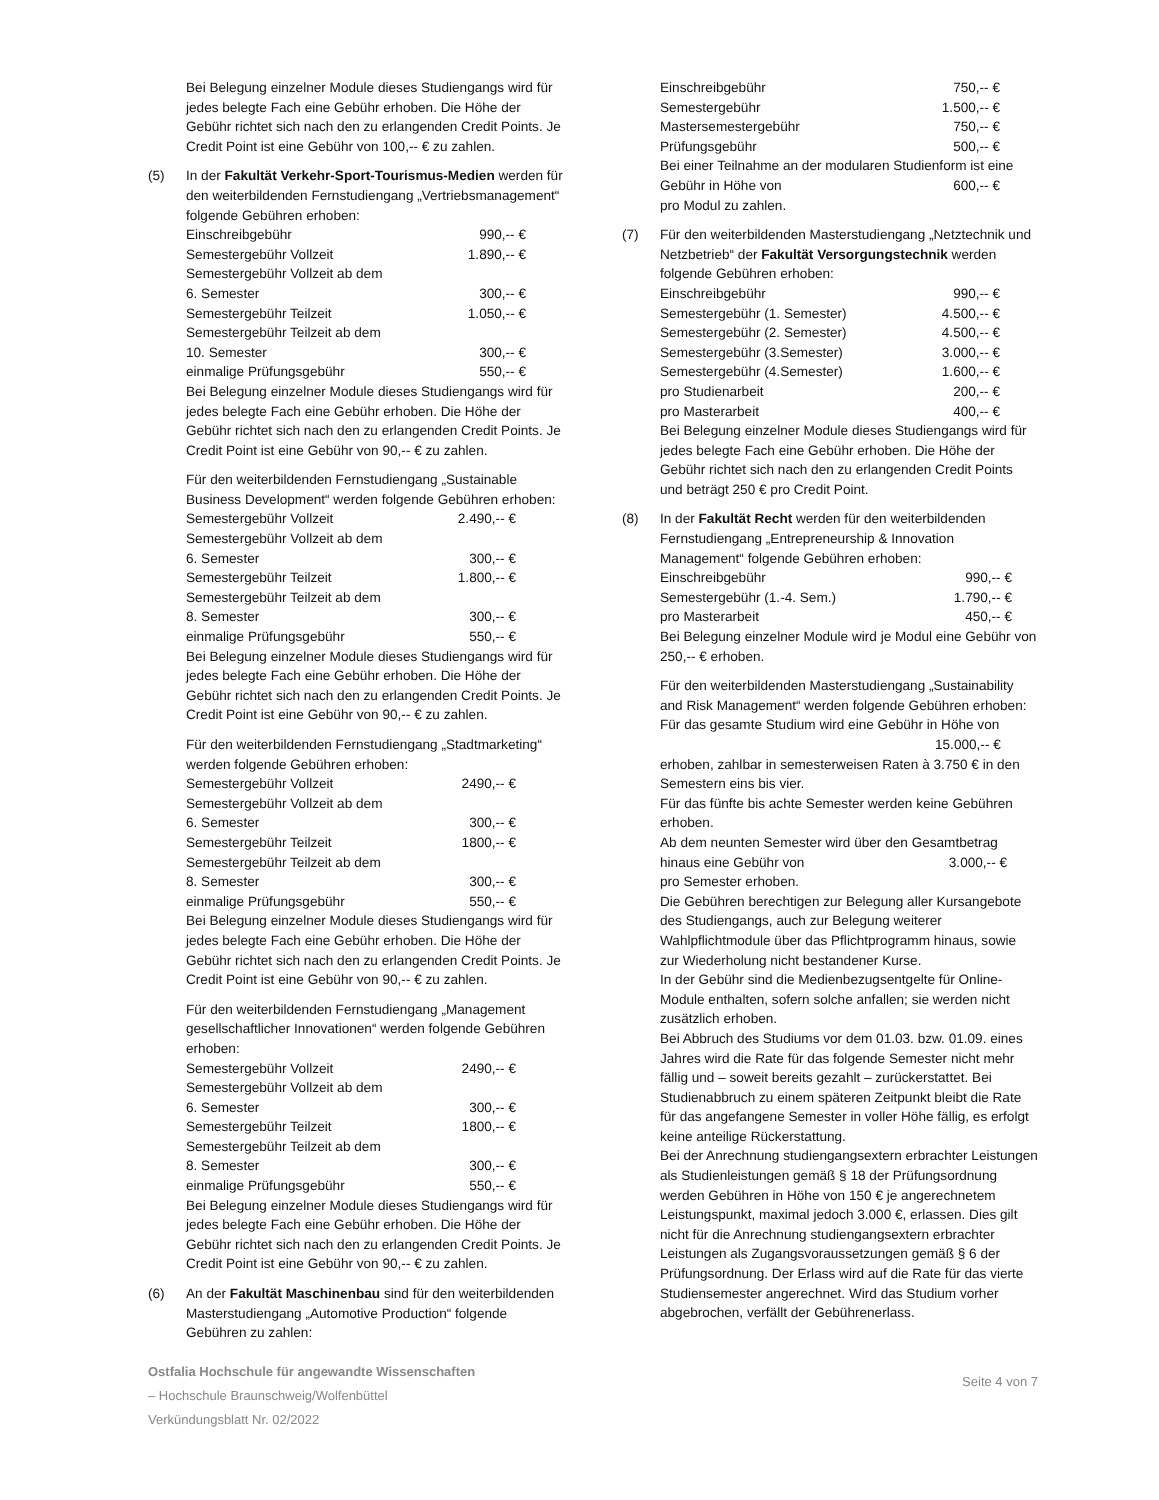Bei Belegung einzelner Module dieses Studiengangs wird für jedes belegte Fach eine Gebühr erhoben. Die Höhe der Gebühr richtet sich nach den zu erlangenden Credit Points. Je Credit Point ist eine Gebühr von 100,-- € zu zahlen.
(5) In der Fakultät Verkehr-Sport-Tourismus-Medien werden für den weiterbildenden Fernstudiengang „Vertriebsmanagement“ folgende Gebühren erhoben:
| Einschreibgebühr | 990,-- € |
| Semestergebühr Vollzeit | 1.890,-- € |
| Semestergebühr Vollzeit ab dem | |
| 6. Semester | 300,-- € |
| Semestergebühr Teilzeit | 1.050,-- € |
| Semestergebühr Teilzeit ab dem | |
| 10. Semester | 300,-- € |
| einmalige Prüfungsgebühr | 550,-- € |
Bei Belegung einzelner Module dieses Studiengangs wird für jedes belegte Fach eine Gebühr erhoben. Die Höhe der Gebühr richtet sich nach den zu erlangenden Credit Points. Je Credit Point ist eine Gebühr von 90,-- € zu zahlen.
Für den weiterbildenden Fernstudiengang „Sustainable Business Development“ werden folgende Gebühren erhoben:
| Semestergebühr Vollzeit | 2.490,-- € |
| Semestergebühr Vollzeit ab dem | |
| 6. Semester | 300,-- € |
| Semestergebühr Teilzeit | 1.800,-- € |
| Semestergebühr Teilzeit ab dem | |
| 8. Semester | 300,-- € |
| einmalige Prüfungsgebühr | 550,-- € |
Bei Belegung einzelner Module dieses Studiengangs wird für jedes belegte Fach eine Gebühr erhoben. Die Höhe der Gebühr richtet sich nach den zu erlangenden Credit Points. Je Credit Point ist eine Gebühr von 90,-- € zu zahlen.
Für den weiterbildenden Fernstudiengang „Stadtmarketing“ werden folgende Gebühren erhoben:
| Semestergebühr Vollzeit | 2490,-- € |
| Semestergebühr Vollzeit ab dem | |
| 6. Semester | 300,-- € |
| Semestergebühr Teilzeit | 1800,-- € |
| Semestergebühr Teilzeit ab dem | |
| 8. Semester | 300,-- € |
| einmalige Prüfungsgebühr | 550,-- € |
Bei Belegung einzelner Module dieses Studiengangs wird für jedes belegte Fach eine Gebühr erhoben. Die Höhe der Gebühr richtet sich nach den zu erlangenden Credit Points. Je Credit Point ist eine Gebühr von 90,-- € zu zahlen.
Für den weiterbildenden Fernstudiengang „Management gesellschaftlicher Innovationen“ werden folgende Gebühren erhoben:
| Semestergebühr Vollzeit | 2490,-- € |
| Semestergebühr Vollzeit ab dem | |
| 6. Semester | 300,-- € |
| Semestergebühr Teilzeit | 1800,-- € |
| Semestergebühr Teilzeit ab dem | |
| 8. Semester | 300,-- € |
| einmalige Prüfungsgebühr | 550,-- € |
Bei Belegung einzelner Module dieses Studiengangs wird für jedes belegte Fach eine Gebühr erhoben. Die Höhe der Gebühr richtet sich nach den zu erlangenden Credit Points. Je Credit Point ist eine Gebühr von 90,-- € zu zahlen.
(6) An der Fakultät Maschinenbau sind für den weiterbildenden Masterstudiengang „Automotive Production“ folgende Gebühren zu zahlen:
| Einschreibgebühr | 750,-- € |
| Semestergebühr | 1.500,-- € |
| Mastersemestergebühr | 750,-- € |
| Prüfungsgebühr | 500,-- € |
Bei einer Teilnahme an der modularen Studienform ist eine
| Gebühr in Höhe von | 600,-- € |
pro Modul zu zahlen.
(7) Für den weiterbildenden Masterstudiengang „Netztechnik und Netzbetrieb“ der Fakultät Versorgungstechnik werden folgende Gebühren erhoben:
| Einschreibgebühr | 990,-- € |
| Semestergebühr (1. Semester) | 4.500,-- € |
| Semestergebühr (2. Semester) | 4.500,-- € |
| Semestergebühr (3.Semester) | 3.000,-- € |
| Semestergebühr (4.Semester) | 1.600,-- € |
| pro Studienarbeit | 200,-- € |
| pro Masterarbeit | 400,-- € |
Bei Belegung einzelner Module dieses Studiengangs wird für jedes belegte Fach eine Gebühr erhoben. Die Höhe der Gebühr richtet sich nach den zu erlangenden Credit Points und beträgt 250 € pro Credit Point.
(8) In der Fakultät Recht werden für den weiterbildenden Fernstudiengang „Entrepreneurship & Innovation Management“ folgende Gebühren erhoben:
| Einschreibgebühr | 990,-- € |
| Semestergebühr (1.-4. Sem.) | 1.790,-- € |
| pro Masterarbeit | 450,-- € |
Bei Belegung einzelner Module wird je Modul eine Gebühr von 250,-- € erhoben.
Für den weiterbildenden Masterstudiengang „Sustainability and Risk Management“ werden folgende Gebühren erhoben:
Für das gesamte Studium wird eine Gebühr in Höhe von
15.000,-- €
erhoben, zahlbar in semesterweisen Raten à 3.750 € in den Semestern eins bis vier.
Für das fünfte bis achte Semester werden keine Gebühren erhoben.
Ab dem neunten Semester wird über den Gesamtbetrag
| hinaus eine Gebühr von | 3.000,-- € |
pro Semester erhoben.
Die Gebühren berechtigen zur Belegung aller Kursangebote des Studiengangs, auch zur Belegung weiterer Wahlpflichtmodule über das Pflichtprogramm hinaus, sowie zur Wiederholung nicht bestandener Kurse.
In der Gebühr sind die Medienbezugsentgelte für Online-Module enthalten, sofern solche anfallen; sie werden nicht zusätzlich erhoben.
Bei Abbruch des Studiums vor dem 01.03. bzw. 01.09. eines Jahres wird die Rate für das folgende Semester nicht mehr fällig und – soweit bereits gezahlt – zurückerstattet. Bei Studienabbruch zu einem späteren Zeitpunkt bleibt die Rate für das angefangene Semester in voller Höhe fällig, es erfolgt keine anteilige Rückerstattung.
Bei der Anrechnung studiengangsextern erbrachter Leistungen als Studienleistungen gemäß § 18 der Prüfungsordnung werden Gebühren in Höhe von 150 € je angerechnetem Leistungspunkt, maximal jedoch 3.000 €, erlassen. Dies gilt nicht für die Anrechnung studiengangsextern erbrachter Leistungen als Zugangsvoraussetzungen gemäß § 6 der Prüfungsordnung. Der Erlass wird auf die Rate für das vierte Studiensemester angerechnet. Wird das Studium vorher abgebrochen, verfällt der Gebührenerlass.
Ostfalia Hochschule für angewandte Wissenschaften
– Hochschule Braunschweig/Wolfenbüttel
Verkündungsblatt Nr. 02/2022
Seite 4 von 7